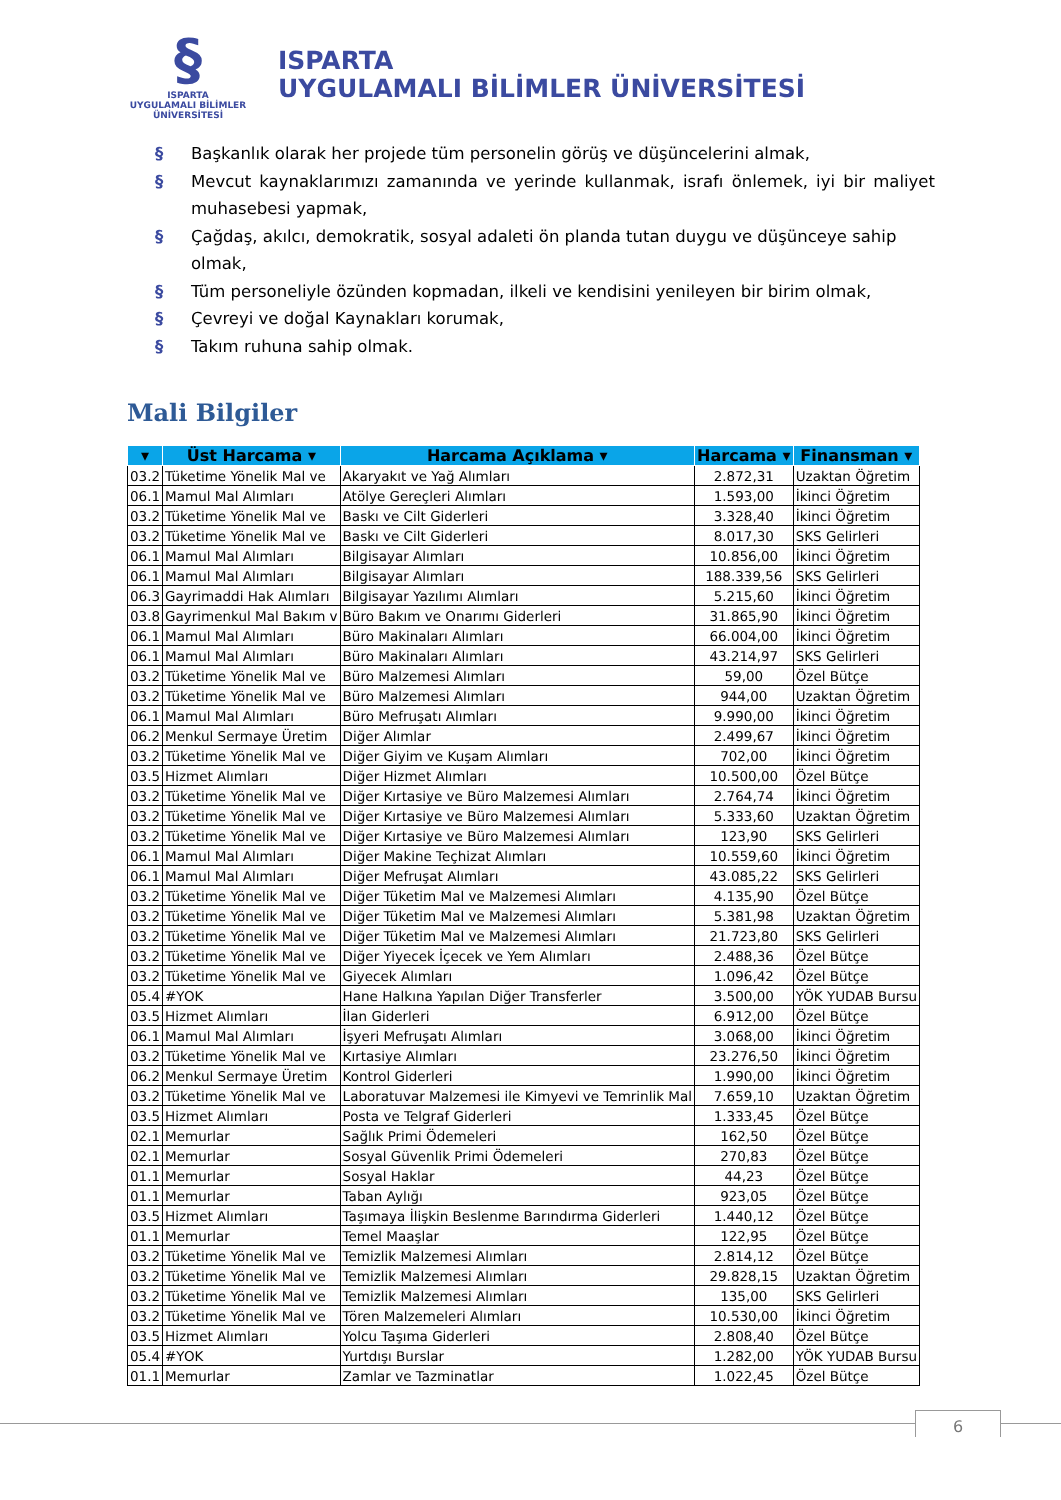§
ISPARTA
UYGULAMALI BİLİMLER
ÜNİVERSİTESİ
ISPARTA
UYGULAMALI BİLİMLER ÜNİVERSİTESİ
§ Başkanlık olarak her projede tüm personelin görüş ve düşüncelerini almak,
§ Mevcut kaynaklarımızı zamanında ve yerinde kullanmak, israfı önlemek, iyi bir maliyet muhasebesi yapmak,
§ Çağdaş, akılcı, demokratik, sosyal adaleti ön planda tutan duygu ve düşünceye sahip olmak,
§ Tüm personeliyle özünden kopmadan, ilkeli ve kendisini yenileyen bir birim olmak,
§ Çevreyi ve doğal Kaynakları korumak,
§ Takım ruhuna sahip olmak.
Mali Bilgiler
| ▾ | Üst Harcama ▾ | Harcama Açıklama ▾ | Harcama ▾ | Finansman ▾ |
| --- | --- | --- | --- | --- |
| 03.2 | Tüketime Yönelik Mal ve | Akaryakıt ve Yağ Alımları | 2.872,31 | Uzaktan Öğretim |
| 06.1 | Mamul Mal Alımları | Atölye Gereçleri Alımları | 1.593,00 | İkinci Öğretim |
| 03.2 | Tüketime Yönelik Mal ve | Baskı ve Cilt Giderleri | 3.328,40 | İkinci Öğretim |
| 03.2 | Tüketime Yönelik Mal ve | Baskı ve Cilt Giderleri | 8.017,30 | SKS Gelirleri |
| 06.1 | Mamul Mal Alımları | Bilgisayar Alımları | 10.856,00 | İkinci Öğretim |
| 06.1 | Mamul Mal Alımları | Bilgisayar Alımları | 188.339,56 | SKS Gelirleri |
| 06.3 | Gayrimaddi Hak Alımları | Bilgisayar Yazılımı Alımları | 5.215,60 | İkinci Öğretim |
| 03.8 | Gayrimenkul Mal Bakım v | Büro Bakım ve Onarımı Giderleri | 31.865,90 | İkinci Öğretim |
| 06.1 | Mamul Mal Alımları | Büro Makinaları Alımları | 66.004,00 | İkinci Öğretim |
| 06.1 | Mamul Mal Alımları | Büro Makinaları Alımları | 43.214,97 | SKS Gelirleri |
| 03.2 | Tüketime Yönelik Mal ve | Büro Malzemesi Alımları | 59,00 | Özel Bütçe |
| 03.2 | Tüketime Yönelik Mal ve | Büro Malzemesi Alımları | 944,00 | Uzaktan Öğretim |
| 06.1 | Mamul Mal Alımları | Büro Mefruşatı Alımları | 9.990,00 | İkinci Öğretim |
| 06.2 | Menkul Sermaye Üretim | Diğer Alımlar | 2.499,67 | İkinci Öğretim |
| 03.2 | Tüketime Yönelik Mal ve | Diğer Giyim ve Kuşam Alımları | 702,00 | İkinci Öğretim |
| 03.5 | Hizmet Alımları | Diğer Hizmet Alımları | 10.500,00 | Özel Bütçe |
| 03.2 | Tüketime Yönelik Mal ve | Diğer Kırtasiye ve Büro Malzemesi Alımları | 2.764,74 | İkinci Öğretim |
| 03.2 | Tüketime Yönelik Mal ve | Diğer Kırtasiye ve Büro Malzemesi Alımları | 5.333,60 | Uzaktan Öğretim |
| 03.2 | Tüketime Yönelik Mal ve | Diğer Kırtasiye ve Büro Malzemesi Alımları | 123,90 | SKS Gelirleri |
| 06.1 | Mamul Mal Alımları | Diğer Makine Teçhizat Alımları | 10.559,60 | İkinci Öğretim |
| 06.1 | Mamul Mal Alımları | Diğer Mefruşat Alımları | 43.085,22 | SKS Gelirleri |
| 03.2 | Tüketime Yönelik Mal ve | Diğer Tüketim Mal ve Malzemesi Alımları | 4.135,90 | Özel Bütçe |
| 03.2 | Tüketime Yönelik Mal ve | Diğer Tüketim Mal ve Malzemesi Alımları | 5.381,98 | Uzaktan Öğretim |
| 03.2 | Tüketime Yönelik Mal ve | Diğer Tüketim Mal ve Malzemesi Alımları | 21.723,80 | SKS Gelirleri |
| 03.2 | Tüketime Yönelik Mal ve | Diğer Yiyecek İçecek ve Yem Alımları | 2.488,36 | Özel Bütçe |
| 03.2 | Tüketime Yönelik Mal ve | Giyecek Alımları | 1.096,42 | Özel Bütçe |
| 05.4 | #YOK | Hane Halkına Yapılan Diğer Transferler | 3.500,00 | YÖK YUDAB Bursu |
| 03.5 | Hizmet Alımları | İlan Giderleri | 6.912,00 | Özel Bütçe |
| 06.1 | Mamul Mal Alımları | İşyeri Mefruşatı Alımları | 3.068,00 | İkinci Öğretim |
| 03.2 | Tüketime Yönelik Mal ve | Kırtasiye Alımları | 23.276,50 | İkinci Öğretim |
| 06.2 | Menkul Sermaye Üretim | Kontrol Giderleri | 1.990,00 | İkinci Öğretim |
| 03.2 | Tüketime Yönelik Mal ve | Laboratuvar Malzemesi ile Kimyevi ve Temrinlik Mal | 7.659,10 | Uzaktan Öğretim |
| 03.5 | Hizmet Alımları | Posta ve Telgraf Giderleri | 1.333,45 | Özel Bütçe |
| 02.1 | Memurlar | Sağlık Primi Ödemeleri | 162,50 | Özel Bütçe |
| 02.1 | Memurlar | Sosyal Güvenlik Primi Ödemeleri | 270,83 | Özel Bütçe |
| 01.1 | Memurlar | Sosyal Haklar | 44,23 | Özel Bütçe |
| 01.1 | Memurlar | Taban Aylığı | 923,05 | Özel Bütçe |
| 03.5 | Hizmet Alımları | Taşımaya İlişkin Beslenme Barındırma Giderleri | 1.440,12 | Özel Bütçe |
| 01.1 | Memurlar | Temel Maaşlar | 122,95 | Özel Bütçe |
| 03.2 | Tüketime Yönelik Mal ve | Temizlik Malzemesi Alımları | 2.814,12 | Özel Bütçe |
| 03.2 | Tüketime Yönelik Mal ve | Temizlik Malzemesi Alımları | 29.828,15 | Uzaktan Öğretim |
| 03.2 | Tüketime Yönelik Mal ve | Temizlik Malzemesi Alımları | 135,00 | SKS Gelirleri |
| 03.2 | Tüketime Yönelik Mal ve | Tören Malzemeleri Alımları | 10.530,00 | İkinci Öğretim |
| 03.5 | Hizmet Alımları | Yolcu Taşıma Giderleri | 2.808,40 | Özel Bütçe |
| 05.4 | #YOK | Yurtdışı Burslar | 1.282,00 | YÖK YUDAB Bursu |
| 01.1 | Memurlar | Zamlar ve Tazminatlar | 1.022,45 | Özel Bütçe |
6